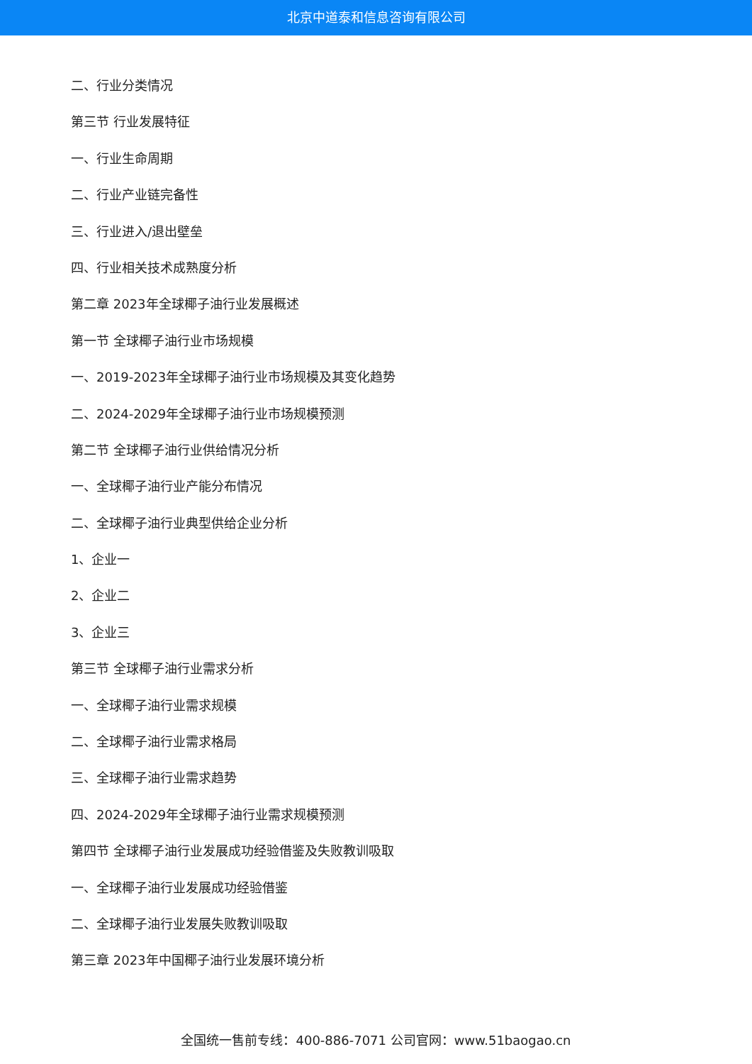北京中道泰和信息咨询有限公司
二、行业分类情况
第三节 行业发展特征
一、行业生命周期
二、行业产业链完备性
三、行业进入/退出壁垒
四、行业相关技术成熟度分析
第二章 2023年全球椰子油行业发展概述
第一节 全球椰子油行业市场规模
一、2019-2023年全球椰子油行业市场规模及其变化趋势
二、2024-2029年全球椰子油行业市场规模预测
第二节 全球椰子油行业供给情况分析
一、全球椰子油行业产能分布情况
二、全球椰子油行业典型供给企业分析
1、企业一
2、企业二
3、企业三
第三节 全球椰子油行业需求分析
一、全球椰子油行业需求规模
二、全球椰子油行业需求格局
三、全球椰子油行业需求趋势
四、2024-2029年全球椰子油行业需求规模预测
第四节 全球椰子油行业发展成功经验借鉴及失败教训吸取
一、全球椰子油行业发展成功经验借鉴
二、全球椰子油行业发展失败教训吸取
第三章 2023年中国椰子油行业发展环境分析
全国统一售前专线：400-886-7071 公司官网：www.51baogao.cn